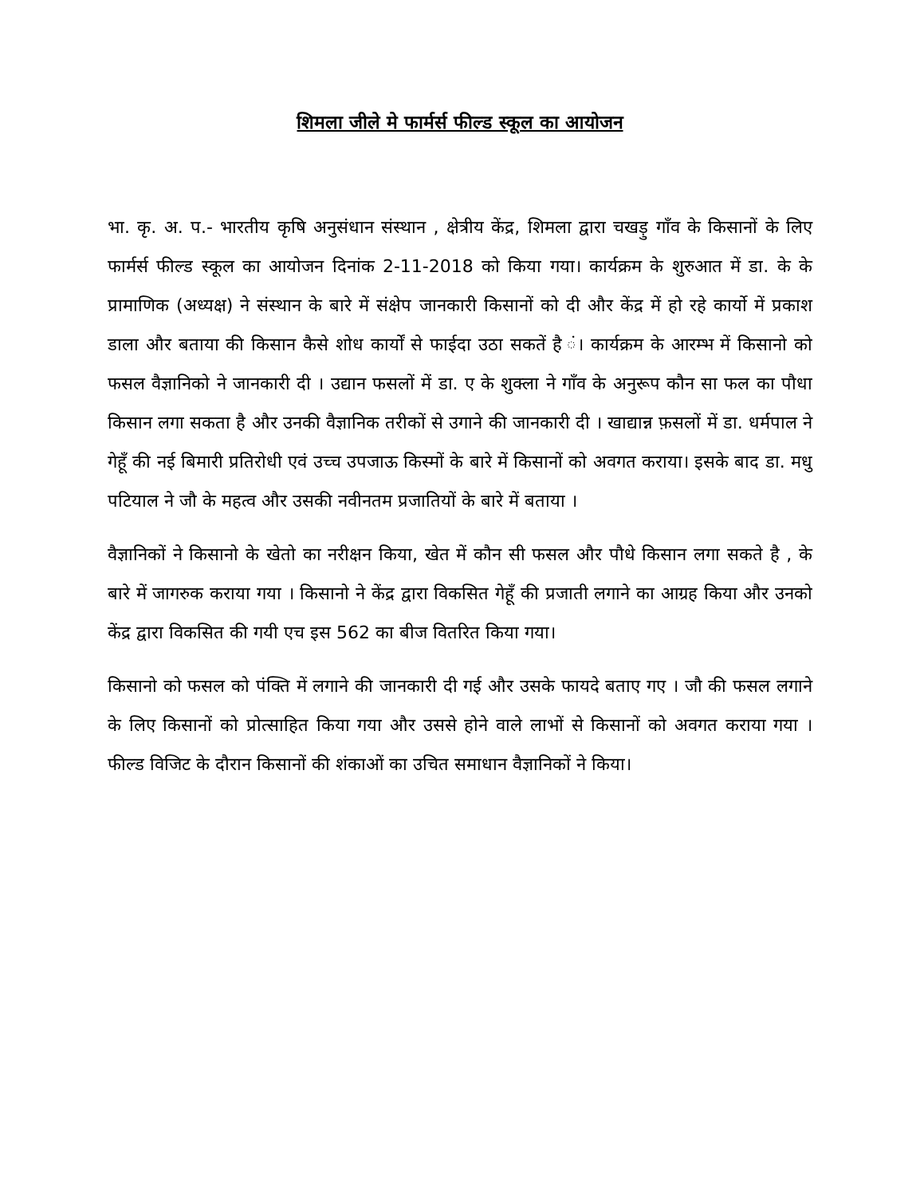शिमला जीले मे फार्मर्स फील्ड स्कूल का आयोजन
भा. कृ. अ. प.- भारतीय कृषि अनुसंधान संस्थान , क्षेत्रीय केंद्र, शिमला द्वारा चखड़ु गाँव के किसानों के लिए फार्मर्स फील्ड स्कूल का आयोजन दिनांक 2-11-2018 को किया गया। कार्यक्रम के शुरुआत में डा. के के प्रामाणिक (अध्यक्ष) ने संस्थान के बारे में संक्षेप जानकारी किसानों को दी और केंद्र में हो रहे कार्यो में प्रकाश डाला और बताया की किसान कैसे शोध कार्यों से फाईदा उठा सकतें है ं। कार्यक्रम के आरम्भ में किसानो को फसल वैज्ञानिको ने जानकारी दी । उद्यान फसलों में डा. ए के शुक्ला ने गाँव के अनुरूप कौन सा फल का पौधा किसान लगा सकता है और उनकी वैज्ञानिक तरीकों से उगाने की जानकारी दी । खाद्यान्न फ़सलों में डा. धर्मपाल ने गेहूँ की नई बिमारी प्रतिरोधी एवं उच्च उपजाऊ किस्मों के बारे में किसानों को अवगत कराया। इसके बाद डा. मधु पटियाल ने जौ के महत्व और उसकी नवीनतम प्रजातियों के बारे में बताया ।
वैज्ञानिकों ने किसानो के खेतो का नरीक्षन किया, खेत में कौन सी फसल और पौधे किसान लगा सकते है , के बारे में जागरुक कराया गया । किसानो ने केंद्र द्वारा विकसित गेहूँ की प्रजाती लगाने का आग्रह किया और उनको केंद्र द्वारा विकसित की गयी एच इस 562 का बीज वितरित किया गया।
किसानो को फसल को पंक्ति में लगाने की जानकारी दी गई और उसके फायदे बताए गए । जौ की फसल लगाने के लिए किसानों को प्रोत्साहित किया गया और उससे होने वाले लाभों से किसानों को अवगत कराया गया । फील्ड विजिट के दौरान किसानों की शंकाओं का उचित समाधान वैज्ञानिकों ने किया।